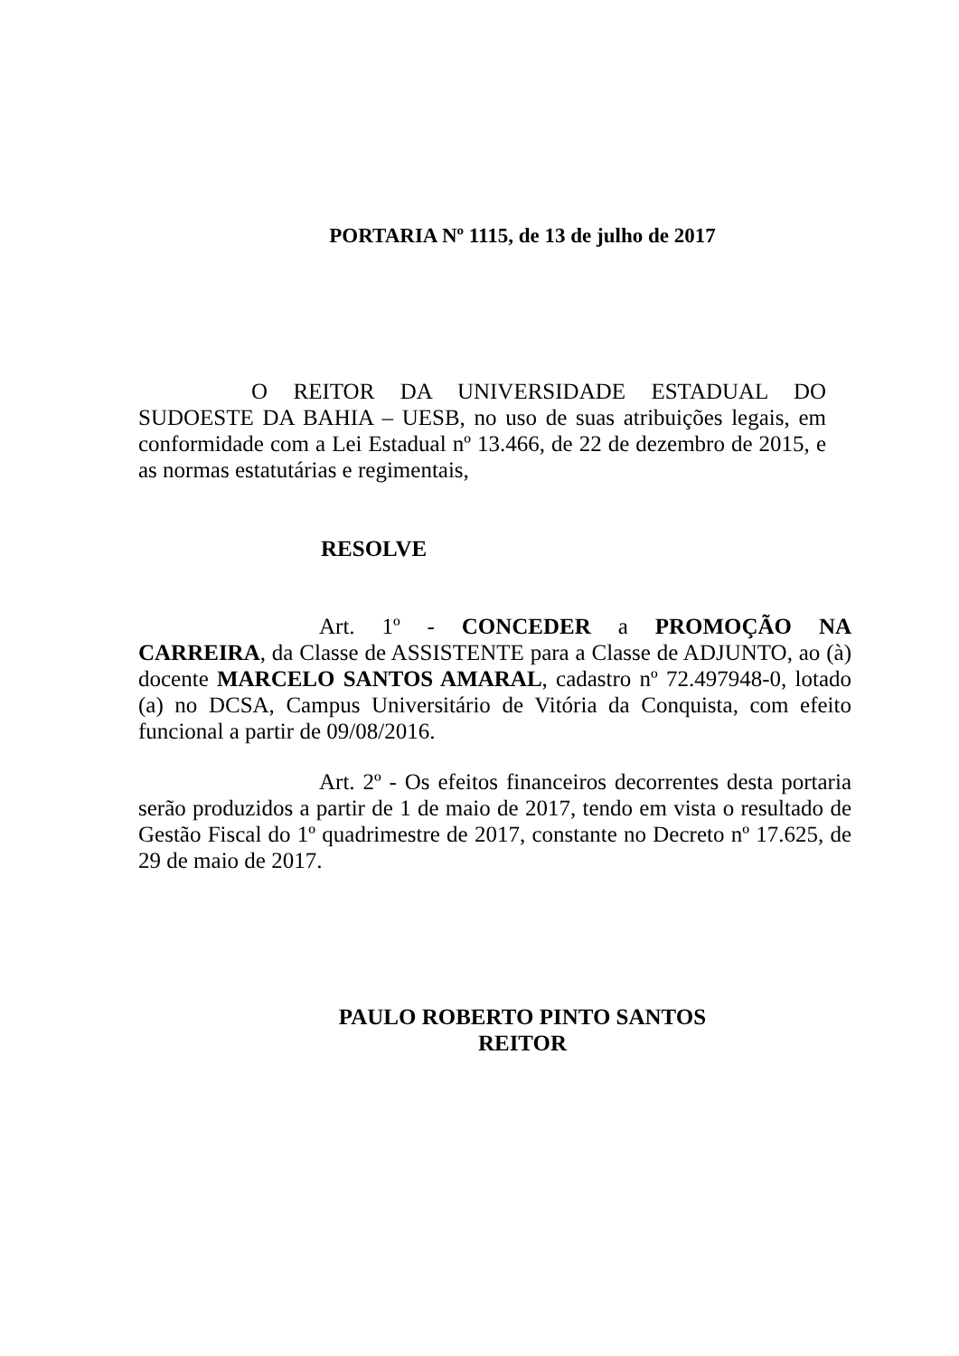PORTARIA Nº 1115, de 13 de julho de 2017
O REITOR DA UNIVERSIDADE ESTADUAL DO SUDOESTE DA BAHIA – UESB, no uso de suas atribuições legais, em conformidade com a Lei Estadual nº 13.466, de 22 de dezembro de 2015, e as normas estatutárias e regimentais,
RESOLVE
Art. 1º - CONCEDER a PROMOÇÃO NA CARREIRA, da Classe de ASSISTENTE para a Classe de ADJUNTO, ao (à) docente MARCELO SANTOS AMARAL, cadastro nº 72.497948-0, lotado (a) no DCSA, Campus Universitário de Vitória da Conquista, com efeito funcional a partir de 09/08/2016.
Art. 2º - Os efeitos financeiros decorrentes desta portaria serão produzidos a partir de 1 de maio de 2017, tendo em vista o resultado de Gestão Fiscal do 1º quadrimestre de 2017, constante no Decreto nº 17.625, de 29 de maio de 2017.
PAULO ROBERTO PINTO SANTOS
REITOR